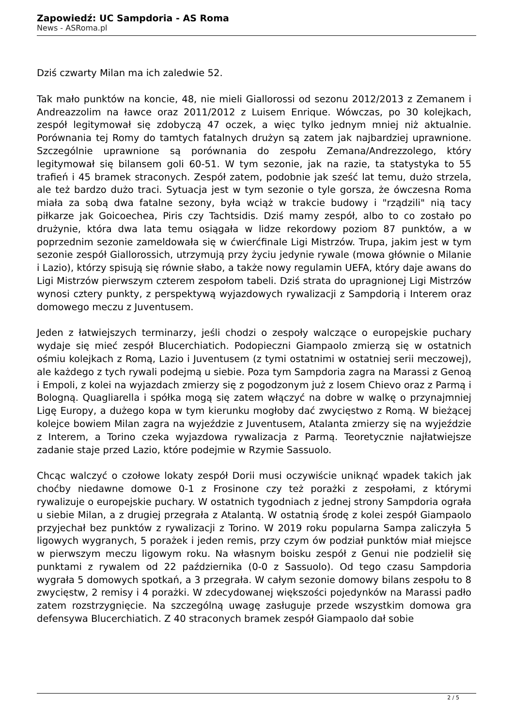Zapowiedź: UC Sampdoria - AS Roma
News - ASRoma.pl
Dziś czwarty Milan ma ich zaledwie 52.
Tak mało punktów na koncie, 48, nie mieli Giallorossi od sezonu 2012/2013 z Zemanem i Andreazzolim na ławce oraz 2011/2012 z Luisem Enrique. Wówczas, po 30 kolejkach, zespół legitymował się zdobyczą 47 oczek, a więc tylko jednym mniej niż aktualnie. Porównania tej Romy do tamtych fatalnych drużyn są zatem jak najbardziej uprawnione. Szczególnie uprawnione są porównania do zespołu Zemana/Andrezzolego, który legitymował się bilansem goli 60-51. W tym sezonie, jak na razie, ta statystyka to 55 trafień i 45 bramek straconych. Zespół zatem, podobnie jak sześć lat temu, dużo strzela, ale też bardzo dużo traci. Sytuacja jest w tym sezonie o tyle gorsza, że ówczesna Roma miała za sobą dwa fatalne sezony, była wciąż w trakcie budowy i "rządzili" nią tacy piłkarze jak Goicoechea, Piris czy Tachtsidis. Dziś mamy zespół, albo to co zostało po drużynie, która dwa lata temu osiągała w lidze rekordowy poziom 87 punktów, a w poprzednim sezonie zameldowała się w ćwierćfinale Ligi Mistrzów. Trupa, jakim jest w tym sezonie zespół Giallorossich, utrzymują przy życiu jedynie rywale (mowa głównie o Milanie i Lazio), którzy spisują się równie słabo, a także nowy regulamin UEFA, który daje awans do Ligi Mistrzów pierwszym czterem zespołom tabeli. Dziś strata do upragnionej Ligi Mistrzów wynosi cztery punkty, z perspektywą wyjazdowych rywalizacji z Sampdorią i Interem oraz domowego meczu z Juventusem.
Jeden z łatwiejszych terminarzy, jeśli chodzi o zespoły walczące o europejskie puchary wydaje się mieć zespół Blucerchiatich. Podopieczni Giampaolo zmierzą się w ostatnich ośmiu kolejkach z Romą, Lazio i Juventusem (z tymi ostatnimi w ostatniej serii meczowej), ale każdego z tych rywali podejmą u siebie. Poza tym Sampdoria zagra na Marassi z Genoą i Empoli, z kolei na wyjazdach zmierzy się z pogodzonym już z losem Chievo oraz z Parmą i Bologną. Quagliarella i spółka mogą się zatem włączyć na dobre w walkę o przynajmniej Ligę Europy, a dużego kopa w tym kierunku mogłoby dać zwycięstwo z Romą. W bieżącej kolejce bowiem Milan zagra na wyjeździe z Juventusem, Atalanta zmierzy się na wyjeździe z Interem, a Torino czeka wyjazdowa rywalizacja z Parmą. Teoretycznie najłatwiejsze zadanie staje przed Lazio, które podejmie w Rzymie Sassuolo.
Chcąc walczyć o czołowe lokaty zespół Dorii musi oczywiście uniknąć wpadek takich jak choćby niedawne domowe 0-1 z Frosinone czy też porażki z zespołami, z którymi rywalizuje o europejskie puchary. W ostatnich tygodniach z jednej strony Sampdoria ograła u siebie Milan, a z drugiej przegrała z Atalantą. W ostatnią środę z kolei zespół Giampaolo przyjechał bez punktów z rywalizacji z Torino. W 2019 roku popularna Sampa zaliczyła 5 ligowych wygranych, 5 porażek i jeden remis, przy czym ów podział punktów miał miejsce w pierwszym meczu ligowym roku. Na własnym boisku zespół z Genui nie podzielił się punktami z rywalem od 22 października (0-0 z Sassuolo). Od tego czasu Sampdoria wygrała 5 domowych spotkań, a 3 przegrała. W całym sezonie domowy bilans zespołu to 8 zwycięstw, 2 remisy i 4 porażki. W zdecydowanej większości pojedynków na Marassi padło zatem rozstrzygnięcie. Na szczególną uwagę zasługuje przede wszystkim domowa gra defensywa Blucerchiatich. Z 40 straconych bramek zespół Giampaolo dał sobie
2 / 5